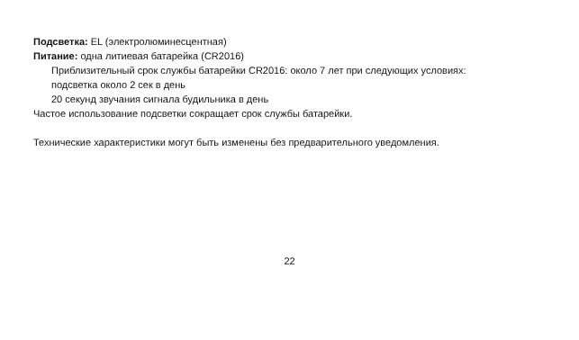Подсветка: EL (электролюминесцентная)
Питание: одна литиевая батарейка (CR2016)
Приблизительный срок службы батарейки CR2016: около 7 лет при следующих условиях:
подсветка около 2 сек в день
20 секунд звучания сигнала будильника в день
Частое использование подсветки сокращает срок службы батарейки.
Технические характеристики могут быть изменены без предварительного уведомления.
22